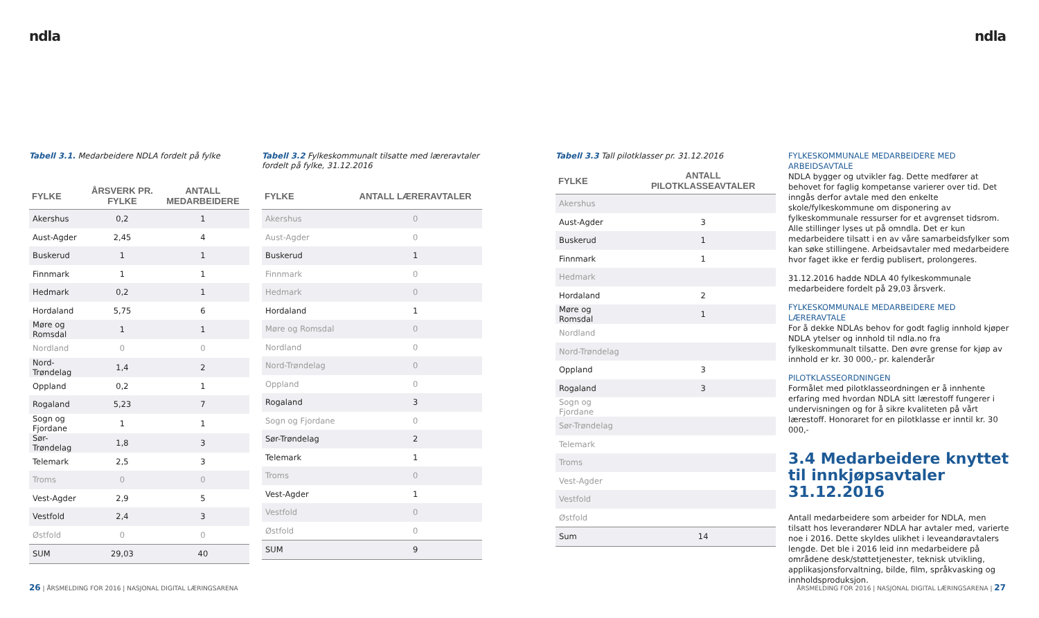ndla ndla
Tabell 3.1. Medarbeidere NDLA fordelt på fylke
| FYLKE | ÅRSVERK PR. FYLKE | ANTALL MEDARBEIDERE |
| --- | --- | --- |
| Akershus | 0,2 | 1 |
| Aust-Agder | 2,45 | 4 |
| Buskerud | 1 | 1 |
| Finnmark | 1 | 1 |
| Hedmark | 0,2 | 1 |
| Hordaland | 5,75 | 6 |
| Møre og Romsdal | 1 | 1 |
| Nordland | 0 | 0 |
| Nord-Trøndelag | 1,4 | 2 |
| Oppland | 0,2 | 1 |
| Rogaland | 5,23 | 7 |
| Sogn og Fjordane | 1 | 1 |
| Sør-Trøndelag | 1,8 | 3 |
| Telemark | 2,5 | 3 |
| Troms | 0 | 0 |
| Vest-Agder | 2,9 | 5 |
| Vestfold | 2,4 | 3 |
| Østfold | 0 | 0 |
| SUM | 29,03 | 40 |
Tabell 3.2 Fylkeskommunalt tilsatte med læreravtaler fordelt på fylke, 31.12.2016
| FYLKE | ANTALL LÆRERAVTALER |
| --- | --- |
| Akershus | 0 |
| Aust-Agder | 0 |
| Buskerud | 1 |
| Finnmark | 0 |
| Hedmark | 0 |
| Hordaland | 1 |
| Møre og Romsdal | 0 |
| Nordland | 0 |
| Nord-Trøndelag | 0 |
| Oppland | 0 |
| Rogaland | 3 |
| Sogn og Fjordane | 0 |
| Sør-Trøndelag | 2 |
| Telemark | 1 |
| Troms | 0 |
| Vest-Agder | 1 |
| Vestfold | 0 |
| Østfold | 0 |
| SUM | 9 |
Tabell 3.3 Tall pilotklasser pr. 31.12.2016
| FYLKE | ANTALL PILOTKLASSEAVTALER |
| --- | --- |
| Akershus | |
| Aust-Agder | 3 |
| Buskerud | 1 |
| Finnmark | 1 |
| Hedmark | |
| Hordaland | 2 |
| Møre og Romsdal | 1 |
| Nordland | |
| Nord-Trøndelag | |
| Oppland | 3 |
| Rogaland | 3 |
| Sogn og Fjordane | |
| Sør-Trøndelag | |
| Telemark | |
| Troms | |
| Vest-Agder | |
| Vestfold | |
| Østfold | |
| Sum | 14 |
FYLKESKOMMUNALE MEDARBEIDERE MED ARBEIDSAVTALE
NDLA bygger og utvikler fag. Dette medfører at behovet for faglig kompetanse varierer over tid. Det inngås derfor avtale med den enkelte skole/fylkeskommune om disponering av fylkeskommunale ressurser for et avgrenset tidsrom. Alle stillinger lyses ut på omndla. Det er kun medarbeidere tilsatt i en av våre samarbeidsfylker som kan søke stillingene. Arbeidsavtaler med medarbeidere hvor faget ikke er ferdig publisert, prolongeres.
31.12.2016 hadde NDLA 40 fylkeskommunale medarbeidere fordelt på 29,03 årsverk.
FYLKESKOMMUNALE MEDARBEIDERE MED LÆRERAVTALE
For å dekke NDLAs behov for godt faglig innhold kjøper NDLA ytelser og innhold til ndla.no fra fylkeskommunalt tilsatte. Den øvre grense for kjøp av innhold er kr. 30 000,- pr. kalenderår
PILOTKLASSEORDNINGEN
Formålet med pilotklasseordningen er å innhente erfaring med hvordan NDLA sitt lærestoff fungerer i undervisningen og for å sikre kvaliteten på vårt lærestoff. Honoraret for en pilotklasse er inntil kr. 30 000,-
3.4 Medarbeidere knyttet til innkjøpsavtaler 31.12.2016
Antall medarbeidere som arbeider for NDLA, men tilsatt hos leverandører NDLA har avtaler med, varierte noe i 2016. Dette skyldes ulikhet i leveandøravtalers lengde. Det ble i 2016 leid inn medarbeidere på områdene desk/støttetjenester, teknisk utvikling, applikasjonsforvaltning, bilde, film, språkvasking og innholdsproduksjon.
26 | ÅRSMELDING FOR 2016 | NASJONAL DIGITAL LÆRINGSARENA
ÅRSMELDING FOR 2016 | NASJONAL DIGITAL LÆRINGSARENA | 27